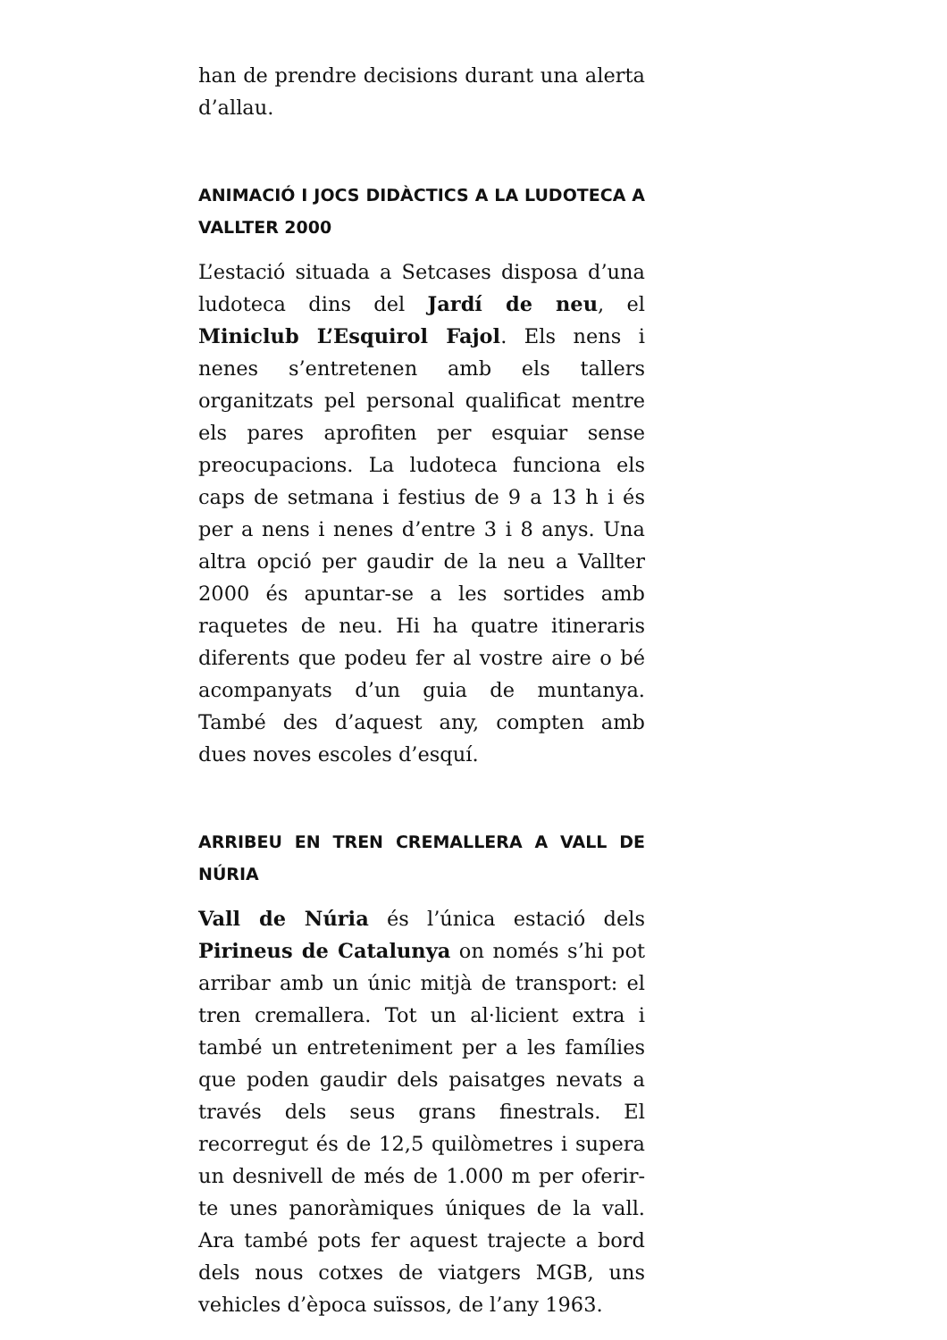han de prendre decisions durant una alerta d’allau.
ANIMACIÓ I JOCS DIDÀCTICS A LA LUDOTECA A VALLTER 2000
L’estació situada a Setcases disposa d’una ludoteca dins del Jardí de neu, el Miniclub L’Esquirol Fajol. Els nens i nenes s’entretenen amb els tallers organitzats pel personal qualificat mentre els pares aprofiten per esquiar sense preocupacions. La ludoteca funciona els caps de setmana i festius de 9 a 13 h i és per a nens i nenes d’entre 3 i 8 anys. Una altra opció per gaudir de la neu a Vallter 2000 és apuntar-se a les sortides amb raquetes de neu. Hi ha quatre itineraris diferents que podeu fer al vostre aire o bé acompanyats d’un guia de muntanya. També des d’aquest any, compten amb dues noves escoles d’esquí.
ARRIBEU EN TREN CREMALLERA A VALL DE NÚRIA
Vall de Núria és l’única estació dels Pirineus de Catalunya on només s’hi pot arribar amb un únic mitjà de transport: el tren cremallera. Tot un al·licient extra i també un entreteniment per a les famílies que poden gaudir dels paisatges nevats a través dels seus grans finestrals. El recorregut és de 12,5 quilòmetres i supera un desnivell de més de 1.000 m per oferir-te unes panoràmiques úniques de la vall. Ara també pots fer aquest trajecte a bord dels nous cotxes de viatgers MGB, uns vehicles d’època suïssos, de l’any 1963.